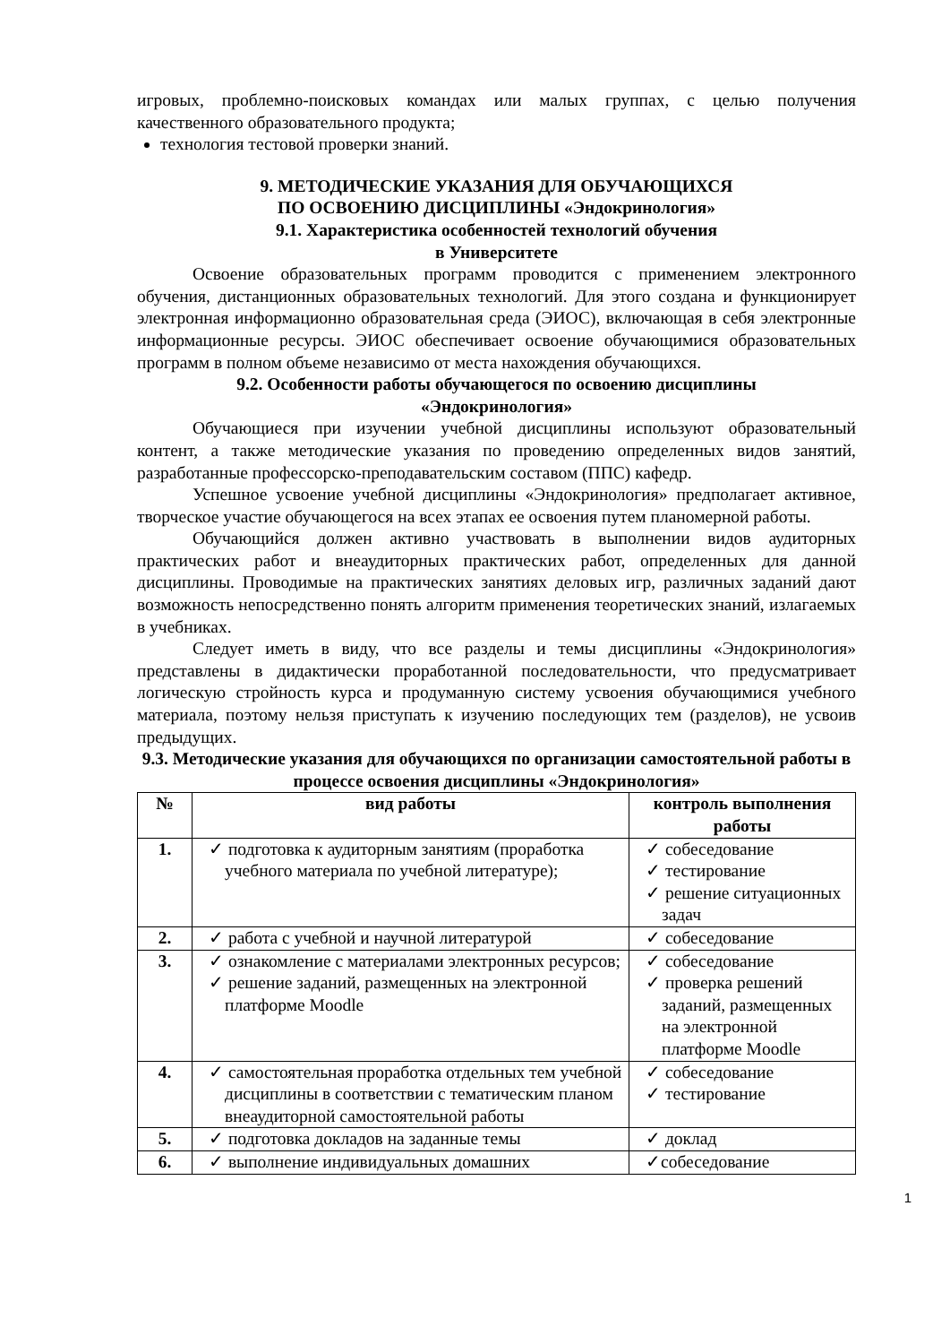игровых, проблемно-поисковых командах или малых группах, с целью получения качественного образовательного продукта;
технология тестовой проверки знаний.
9. МЕТОДИЧЕСКИЕ УКАЗАНИЯ ДЛЯ ОБУЧАЮЩИХСЯ
ПО ОСВОЕНИЮ ДИСЦИПЛИНЫ «Эндокринология»
9.1. Характеристика особенностей технологий обучения
в Университете
Освоение образовательных программ проводится с применением электронного обучения, дистанционных образовательных технологий. Для этого создана и функционирует электронная информационно образовательная среда (ЭИОС), включающая в себя электронные информационные ресурсы. ЭИОС обеспечивает освоение обучающимися образовательных программ в полном объеме независимо от места нахождения обучающихся.
9.2. Особенности работы обучающегося по освоению дисциплины
«Эндокринология»
Обучающиеся при изучении учебной дисциплины используют образовательный контент, а также методические указания по проведению определенных видов занятий, разработанные профессорско-преподавательским составом (ППС) кафедр.
Успешное усвоение учебной дисциплины «Эндокринология» предполагает активное, творческое участие обучающегося на всех этапах ее освоения путем планомерной работы.
Обучающийся должен активно участвовать в выполнении видов аудиторных практических работ и внеаудиторных практических работ, определенных для данной дисциплины. Проводимые на практических занятиях деловых игр, различных заданий дают возможность непосредственно понять алгоритм применения теоретических знаний, излагаемых в учебниках.
Следует иметь в виду, что все разделы и темы дисциплины «Эндокринология» представлены в дидактически проработанной последовательности, что предусматривает логическую стройность курса и продуманную систему усвоения обучающимися учебного материала, поэтому нельзя приступать к изучению последующих тем (разделов), не усвоив предыдущих.
9.3. Методические указания для обучающихся по организации самостоятельной работы в процессе освоения дисциплины «Эндокринология»
| № | вид работы | контроль выполнения работы |
| --- | --- | --- |
| 1. | ✓ подготовка к аудиторным занятиям (проработка учебного материала по учебной литературе); | ✓ собеседование ✓ тестирование ✓ решение ситуационных задач |
| 2. | ✓ работа с учебной и научной литературой | ✓ собеседование |
| 3. | ✓ ознакомление с материалами электронных ресурсов; ✓ решение заданий, размещенных на электронной платформе Moodle | ✓ собеседование ✓ проверка решений заданий, размещенных на электронной платформе Moodle |
| 4. | ✓ самостоятельная проработка отдельных тем учебной дисциплины в соответствии с тематическим планом внеаудиторной самостоятельной работы | ✓ собеседование ✓ тестирование |
| 5. | ✓ подготовка докладов на заданные темы | ✓ доклад |
| 6. | ✓ выполнение индивидуальных домашних | ✓собеседование |
1